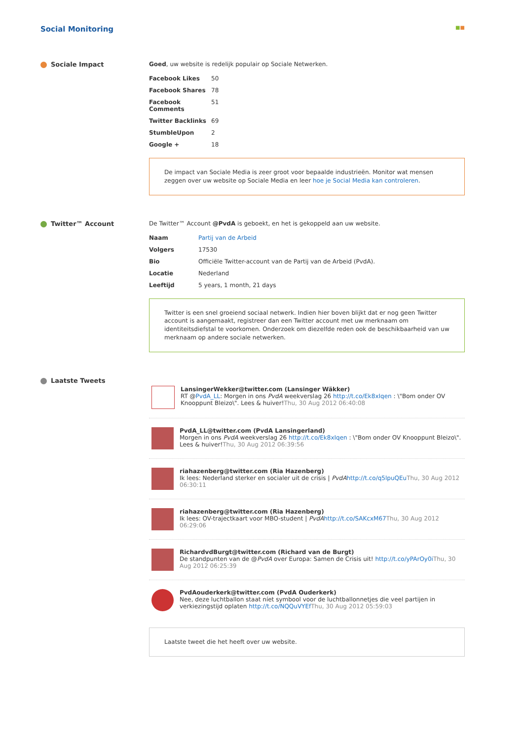Social Monitoring ■■
Sociale Impact Goed, uw website is redelijk populair op Sociale Netwerken.
| Facebook Likes | 50 |
| Facebook Shares | 78 |
| Facebook Comments | 51 |
| Twitter Backlinks | 69 |
| StumbleUpon | 2 |
| Google + | 18 |
De impact van Sociale Media is zeer groot voor bepaalde industrieën. Monitor wat mensen zeggen over uw website op Sociale Media en leer hoe je Social Media kan controleren.
Twitter™ Account De Twitter™ Account @PvdA is geboekt, en het is gekoppeld aan uw website.
| Naam | Partij van de Arbeid |
| Volgers | 17530 |
| Bio | Officiële Twitter-account van de Partij van de Arbeid (PvdA). |
| Locatie | Nederland |
| Leeftijd | 5 years, 1 month, 21 days |
Twitter is een snel groeiend sociaal netwerk. Indien hier boven blijkt dat er nog geen Twitter account is aangemaakt, registreer dan een Twitter account met uw merknaam om identiteitsdiefstal te voorkomen. Onderzoek om diezelfde reden ook de beschikbaarheid van uw merknaam op andere sociale netwerken.
Laatste Tweets
LansingerWekker@twitter.com (Lansinger Wäkker)
RT @PvdA_LL: Morgen in ons PvdA weekverslag 26 http://t.co/Ek8xIqen : \"Bom onder OV Knooppunt Bleizo\". Lees & huiver!Thu, 30 Aug 2012 06:40:08
PvdA_LL@twitter.com (PvdA Lansingerland)
Morgen in ons PvdA weekverslag 26 http://t.co/Ek8xIqen : \"Bom onder OV Knooppunt Bleizo\". Lees & huiver!Thu, 30 Aug 2012 06:39:56
riahazenberg@twitter.com (Ria Hazenberg)
Ik lees: Nederland sterker en socialer uit de crisis | PvdA http://t.co/q5lpuQEu Thu, 30 Aug 2012 06:30:11
riahazenberg@twitter.com (Ria Hazenberg)
Ik lees: OV-trajectkaart voor MBO-student | PvdA http://t.co/SAKcxM67 Thu, 30 Aug 2012 06:29:06
RichardvdBurgt@twitter.com (Richard van de Burgt)
De standpunten van de @PvdA over Europa: Samen de Crisis uit! http://t.co/yPArOy0i Thu, 30 Aug 2012 06:25:39
PvdAouderkerk@twitter.com (PvdA Ouderkerk)
Nee, deze luchtballon staat níet symbool voor de luchtballonnetjes die veel partijen in verkiezingstijd oplaten http://t.co/NQQuVYEf Thu, 30 Aug 2012 05:59:03
Laatste tweet die het heeft over uw website.